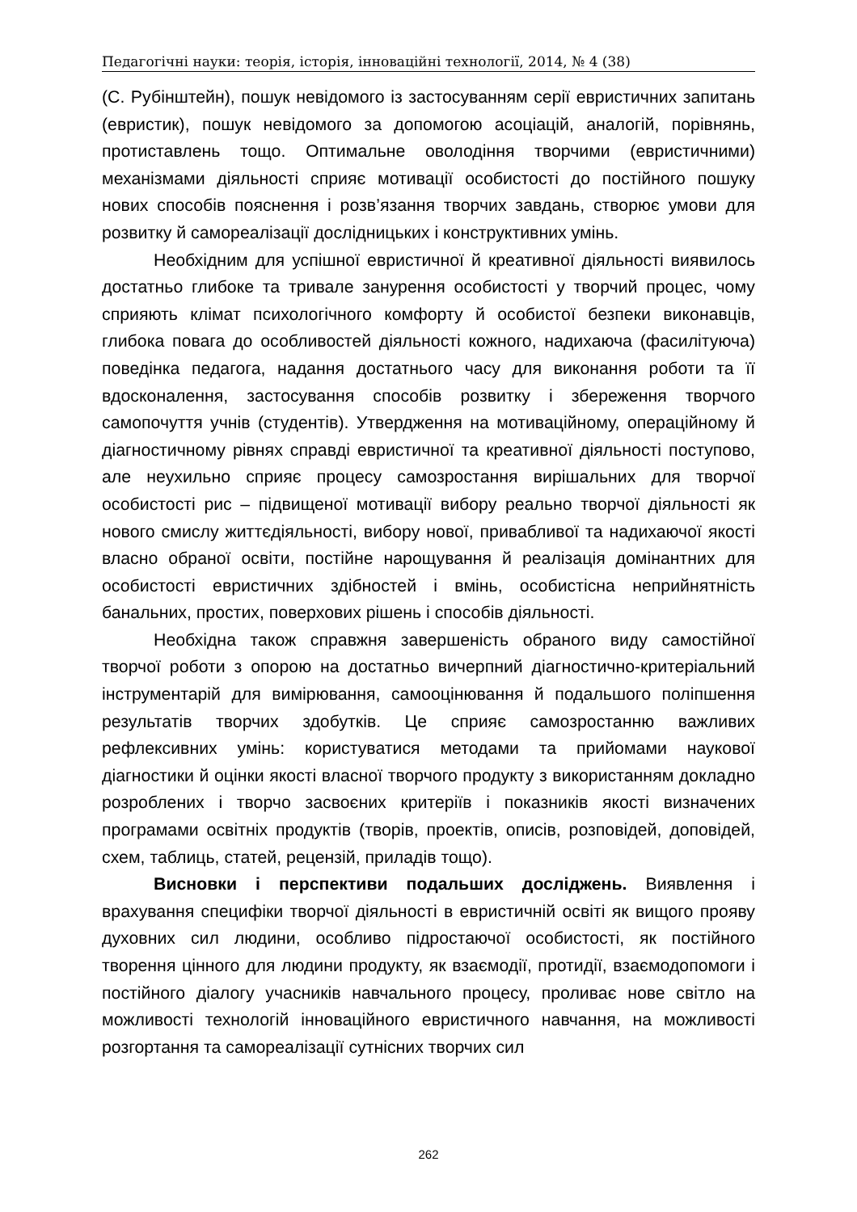Педагогічні науки: теорія, історія, інноваційні технології, 2014, № 4 (38)
(С. Рубінштейн), пошук невідомого із застосуванням серії евристичних запитань (евристик), пошук невідомого за допомогою асоціацій, аналогій, порівнянь, протиставлень тощо. Оптимальне оволодіння творчими (евристичними) механізмами діяльності сприяє мотивації особистості до постійного пошуку нових способів пояснення і розв’язання творчих завдань, створює умови для розвитку й самореалізації дослідницьких і конструктивних умінь.
Необхідним для успішної евристичної й креативної діяльності виявилось достатньо глибоке та тривале занурення особистості у творчий процес, чому сприяють клімат психологічного комфорту й особистої безпеки виконавців, глибока повага до особливостей діяльності кожного, надихаюча (фасилітуюча) поведінка педагога, надання достатнього часу для виконання роботи та її вдосконалення, застосування способів розвитку і збереження творчого самопочуття учнів (студентів). Утвердження на мотиваційному, операційному й діагностичному рівнях справді евристичної та креативної діяльності поступово, але неухильно сприяє процесу самозростання вирішальних для творчої особистості рис – підвищеної мотивації вибору реально творчої діяльності як нового смислу життєдіяльності, вибору нової, привабливої та надихаючої якості власно обраної освіти, постійне нарощування й реалізація домінантних для особистості евристичних здібностей і вмінь, особистісна неприйнятність банальних, простих, поверхових рішень і способів діяльності.
Необхідна також справжня завершеність обраного виду самостійної творчої роботи з опорою на достатньо вичерпний діагностично-критеріальний інструментарій для вимірювання, самооцінювання й подальшого поліпшення результатів творчих здобутків. Це сприяє самозростанню важливих рефлексивних умінь: користуватися методами та прийомами наукової діагностики й оцінки якості власної творчого продукту з використанням докладно розроблених і творчо засвоєних критеріїв і показників якості визначених програмами освітніх продуктів (творів, проектів, описів, розповідей, доповідей, схем, таблиць, статей, рецензій, приладів тощо).
Висновки і перспективи подальших досліджень. Виявлення і врахування специфіки творчої діяльності в евристичній освіті як вищого прояву духовних сил людини, особливо підростаючої особистості, як постійного творення цінного для людини продукту, як взаємодії, протидії, взаємодопомоги і постійного діалогу учасників навчального процесу, проливає нове світло на можливості технологій інноваційного евристичного навчання, на можливості розгортання та самореалізації сутнісних творчих сил
262